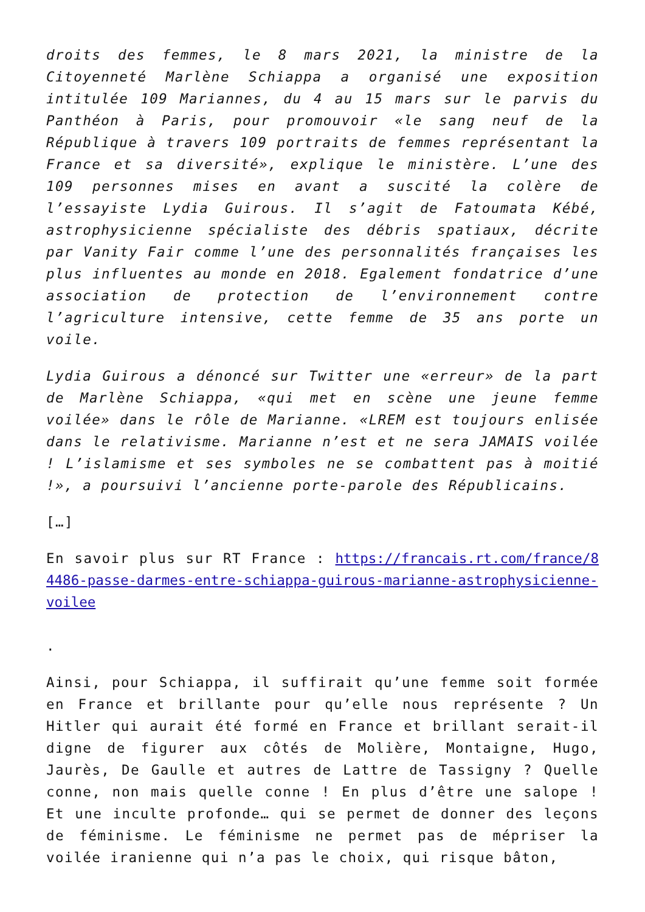droits des femmes, le 8 mars 2021, la ministre de la Citoyenneté Marlène Schiappa a organisé une exposition intitulée 109 Mariannes, du 4 au 15 mars sur le parvis du Panthéon à Paris, pour promouvoir «le sang neuf de la République à travers 109 portraits de femmes représentant la France et sa diversité», explique le ministère. L’une des 109 personnes mises en avant a suscité la colère de l’essayiste Lydia Guirous. Il s’agit de Fatoumata Kébé, astrophysicienne spécialiste des débris spatiaux, décrite par Vanity Fair comme l’une des personnalités françaises les plus influentes au monde en 2018. Egalement fondatrice d’une association de protection de l’environnement contre l’agriculture intensive, cette femme de 35 ans porte un voile.
Lydia Guirous a dénoncé sur Twitter une «erreur» de la part de Marlène Schiappa, «qui met en scène une jeune femme voilée» dans le rôle de Marianne. «LREM est toujours enlisée dans le relativisme. Marianne n’est et ne sera JAMAIS voilée ! L’islamisme et ses symboles ne se combattent pas à moitié !», a poursuivi l’ancienne porte-parole des Républicains.
[…]
En savoir plus sur RT France : https://francais.rt.com/france/84486-passe-darmes-entre-schiappa-guirous-marianne-astrophysicienne-voilee
.
Ainsi, pour Schiappa, il suffirait qu’une femme soit formée en France et brillante pour qu’elle nous représente ? Un Hitler qui aurait été formé en France et brillant serait-il digne de figurer aux côtés de Molière, Montaigne, Hugo, Jaurès, De Gaulle et autres de Lattre de Tassigny ? Quelle conne, non mais quelle conne ! En plus d’être une salope ! Et une inculte profonde… qui se permet de donner des leçons de féminisme. Le féminisme ne permet pas de mépriser la voilée iranienne qui n’a pas le choix, qui risque bâton,